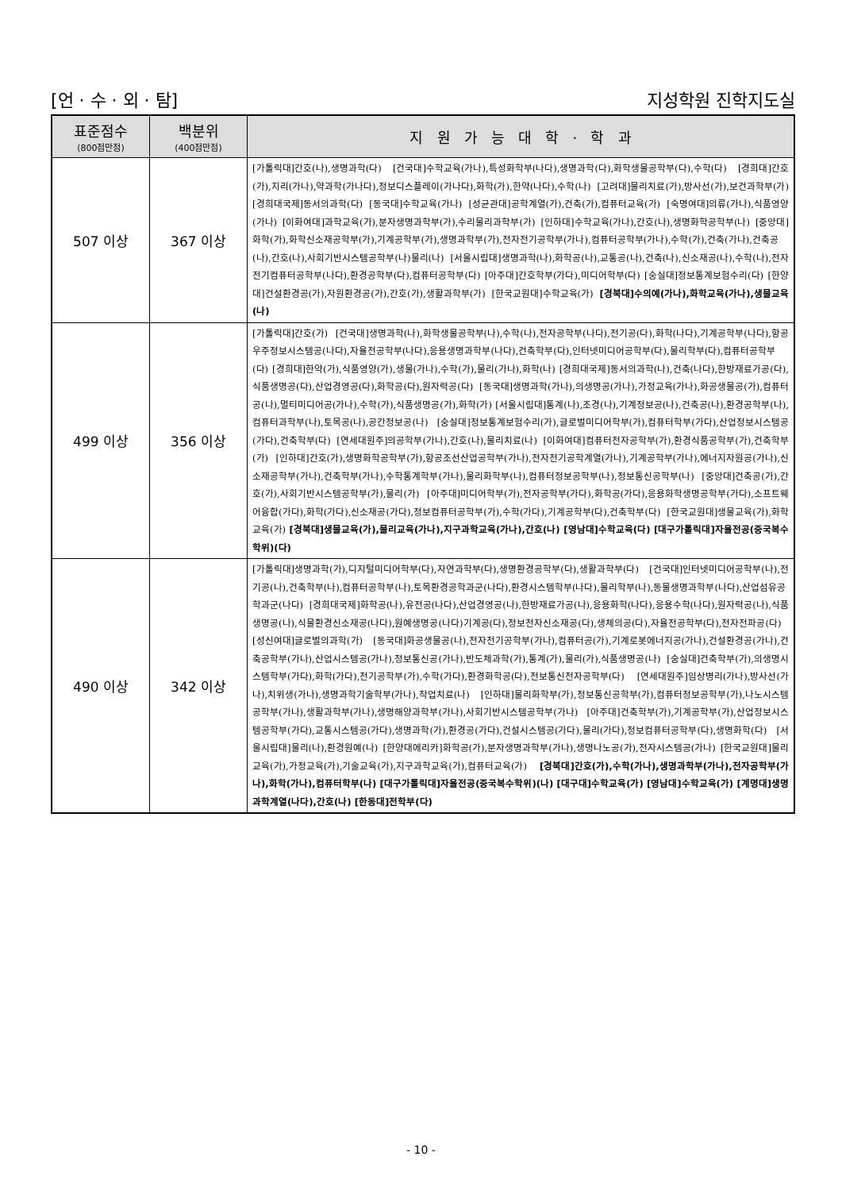[언 · 수 · 외 · 탐] 지성학원 진학지도실
| 표준점수 (800점만점) | 백분위 (400점만점) | 지 원 가 능 대 학 · 학 과 |
| --- | --- | --- |
| 507 이상 | 367 이상 | [가톨릭대]간호(나),생명과학(다) [건국대]수학교육(가나),특성화학부(나다),생명과학(다),화학생물공학부(다),수학(다) [경희대]간호(가),지리(가나),약과학(가나다),정보디스플레이(가나다),화학(가),한약(나다),수학(나) [고려대]물리치료(가),방사선(가),보건과학부(가) [경희대국제]동서의과학(다) [동국대]수학교육(가나) [성균관대]공학계열(가),건축(가),컴퓨터교육(가) [숙명여대]의류(가나),식품영양(가나) [이화여대]과학교육(가),분자생명과학부(가),수리물리과학부(가) [인하대]수학교육(가나),간호(나),생명화학공학부(나) [중앙대]화학(가),화학신소재공학부(가),기계공학부(가),생명과학부(가),전자전기공학부(가나),컴퓨터공학부(가나),수학(가),건축(가나),건축공(나),간호(나),사회기반시스템공학부(나)물리(나) [서울시립대]생명과학(나),화학공(나),교통공(나),건축(나),신소재공(나),수학(나),전자전기컴퓨터공학부(나다),환경공학부(다),컴퓨터공학부(다) [아주대]간호학부(가다),미디어학부(다) [숭실대]정보통계보험수리(다) [한양대]건설환경공(가),자원환경공(가),간호(가),생활과학부(가) [한국교원대]수학교육(가) [경북대]수의예(가나),화학교육(가나),생물교육(나) |
| 499 이상 | 356 이상 | [가톨릭대]간호(가) [건국대]생명과학(나),화학생물공학부(나),수학(나),전자공학부(나다),전기공(다),화학(나다),기계공학부(나다),항공우주정보시스템공(나다),자율전공학부(나다),응용생명과학부(나다),건축학부(다),인터넷미디어공학부(다),물리학부(다),컴퓨터공학부(다) [경희대]한약(가),식품영양(가),생물(가나),수학(가),물리(가나),화학(나) [경희대국제]동서의과학(나),건축(나다),한방재료가공(다),식품생명공(다),산업경영공(다),화학공(다),원자력공(다) [동국대]생명과학(가나),의생명공(가나),가정교육(가나),화공생물공(가),컴퓨터공(나),멀티미디어공(가나),수학(가),식품생명공(가),화학(가) [서울시립대]통계(나),조경(나),기계정보공(나),건축공(나),환경공학부(나),컴퓨터과학부(나),토목공(나),공간정보공(나) [숭실대]정보통계보험수리(가),글로벌미디어학부(가),컴퓨터학부(가다),산업정보시스템공(가다),건축학부(다) [연세대원주]의공학부(가나),간호(나),물리치료(나) [이화여대]컴퓨터전자공학부(가),환경식품공학부(가),건축학부(가) [인하대]간호(가),생명화학공학부(가),항공조선산업공학부(가나),전자전기공학계열(가나),기계공학부(가나),에너지자원공(가나),신소재공학부(가나),건축학부(가나),수학통계학부(가나),물리화학부(나),컴퓨터정보공학부(나),정보통신공학부(나) [중앙대]건축공(가),간호(가),사회기반시스템공학부(가),물리(가) [아주대]미디어학부(가),전자공학부(가다),화학공(가다),응용화학생명공학부(가다),소프트웨어융합(가다),화학(가다),신소재공(가다),정보컴퓨터공학부(가),수학(가다),기계공학부(다),건축학부(다) [한국교원대]생물교육(가),화학교육(가) [경북대]생물교육(가),물리교육(가나),지구과학교육(가나),간호(나) [영남대]수학교육(다) [대구가톨릭대]자율전공(중국복수학위)(다) |
| 490 이상 | 342 이상 | [가톨릭대]생명과학(가),디지털미디어학부(다),자연과학부(다),생명환경공학부(다),생활과학부(다) [건국대]인터넷미디어공학부(나),전기공(나),건축학부(나),컴퓨터공학부(나),토목환경공학과군(나다),환경시스템학부(나다),물리학부(나),동물생명과학부(나다),산업섬유공학과군(나다) [경희대국제]화학공(나),유전공(나다),산업경영공(나),한방재료가공(나),응용화학(나다),응용수학(나다),원자력공(나),식품생명공(나),식물환경신소재공(나다),원예생명공(나다)기계공(다),정보전자신소재공(다),생체의공(다),자율전공학부(다),전자전파공(다) [성신여대]글로벌의과학(가) [동국대]화공생물공(나),전자전기공학부(가나),컴퓨터공(가),기계로봇에너지공(가나),건설환경공(가나),건축공학부(가나),산업시스템공(가나),정보통신공(가나),반도체과학(가),통계(가),물리(가),식품생명공(나) [숭실대]건축학부(가),의생명시스템학부(가다),화학(가다),전기공학부(가),수학(가다),환경화학공(다),전보통신전자공학부(다) [연세대원주]임상병리(가나),방사선(가나),치위생(가나),생명과학기술학부(가나),작업치료(나) [인하대]물리화학부(가),정보통신공학부(가),컴퓨터정보공학부(가),나노시스템공학부(가나),생활과학부(가나),생명해양과학부(가나),사회기반시스템공학부(가나) [아주대]건축학부(가),기계공학부(가),산업정보시스템공학부(가다),교통시스템공(가다),생명과학(가),환경공(가다),건설시스템공(가다),물리(가다),정보컴퓨터공학부(다),생명화학(다) [서울시립대]물리(나),환경원예(나) [한양대에리카]화학공(가),분자생명과학부(가나),생명나노공(가),전자시스템공(가나) [한국교원대]물리교육(가),가정교육(가),기술교육(가),지구과학교육(가),컴퓨터교육(가) [경북대]간호(가),수학(가나),생명과학부(가나),전자공학부(가나),화학(가나),컴퓨터학부(나) [대구가톨릭대]자율전공(중국복수학위)(나) [대구대]수학교육(가) [영남대]수학교육(가) [계명대]생명과학계열(나다),간호(나) [한동대]전학부(다) |
- 10 -